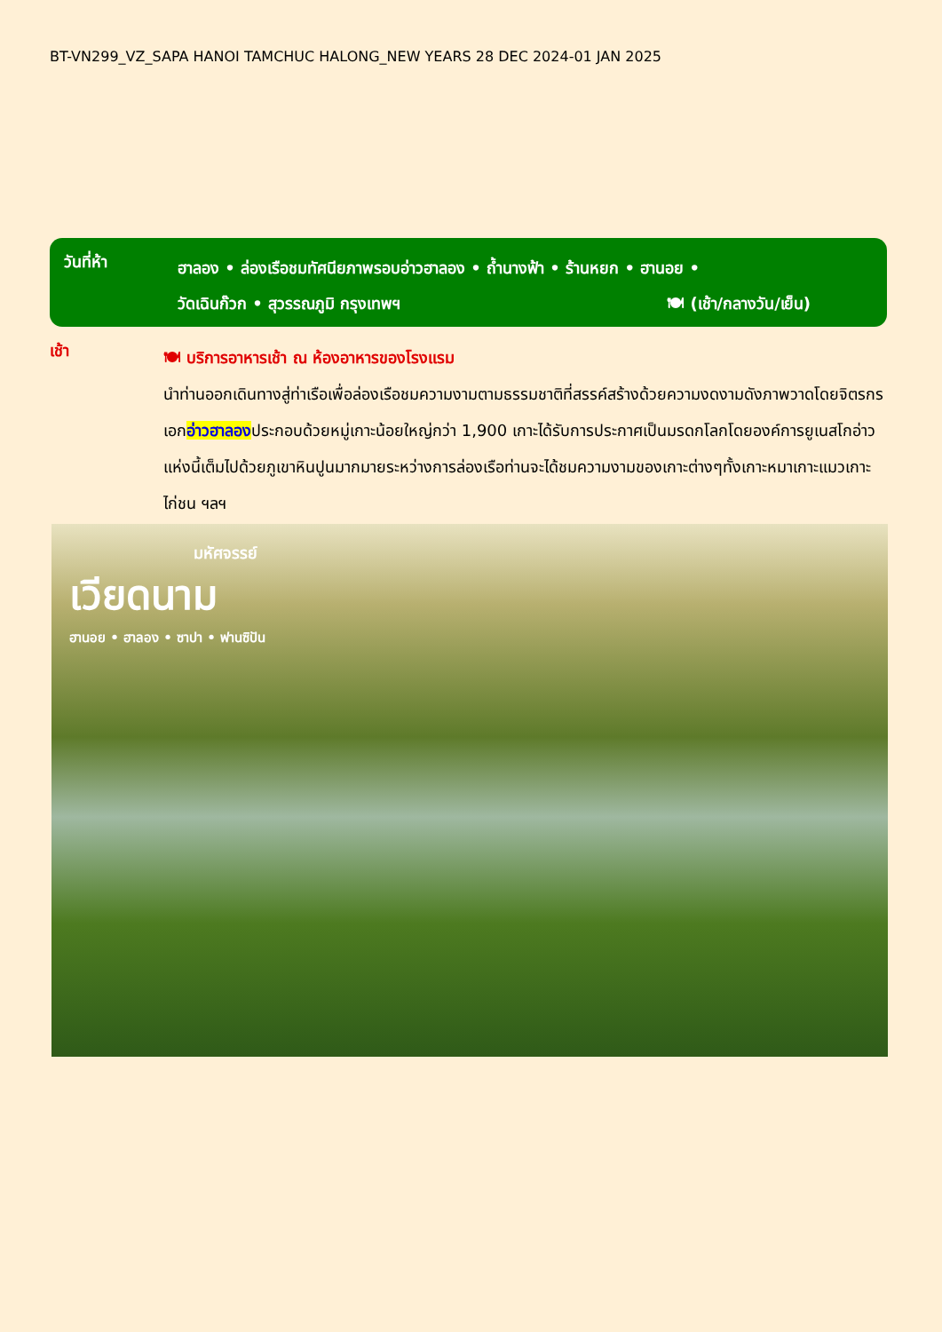BT-VN299_VZ_SAPA HANOI TAMCHUC HALONG_NEW YEARS 28 DEC 2024-01 JAN 2025
วันที่ห้า
ฮาลอง • ล่องเรือชมทัศนียภาพรอบอ่าวฮาลอง • ถ้ำนางฟ้า • ร้านหยก • ฮานอย •
วัดเฉินก๊วก • สุวรรณภูมิ กรุงเทพฯ 🍽 (เช้า/กลางวัน/เย็น)
เช้า
🍽 บริการอาหารเช้า ณ ห้องอาหารของโรงแรม
นำท่านออกเดินทางสู่ท่าเรือเพื่อล่องเรือชมความงามตามธรรมชาติที่สรรค์สร้างด้วยความงดงามดังภาพวาดโดยจิตรกรเอกอ่าวฮาลองประกอบด้วยหมู่เกาะน้อยใหญ่กว่า 1,900 เกาะได้รับการประกาศเป็นมรดกโลกโดยองค์การยูเนสโกอ่าวแห่งนี้เต็มไปด้วยภูเขาหินปูนมากมายระหว่างการล่องเรือท่านจะได้ชมความงามของเกาะต่างๆทั้งเกาะหมาเกาะแมวเกาะไก่ชน ฯลฯ
มหัศจรรย์
เวียดนาม
ฮานอย • ฮาลอง • ซาปา • ฟานซิปัน